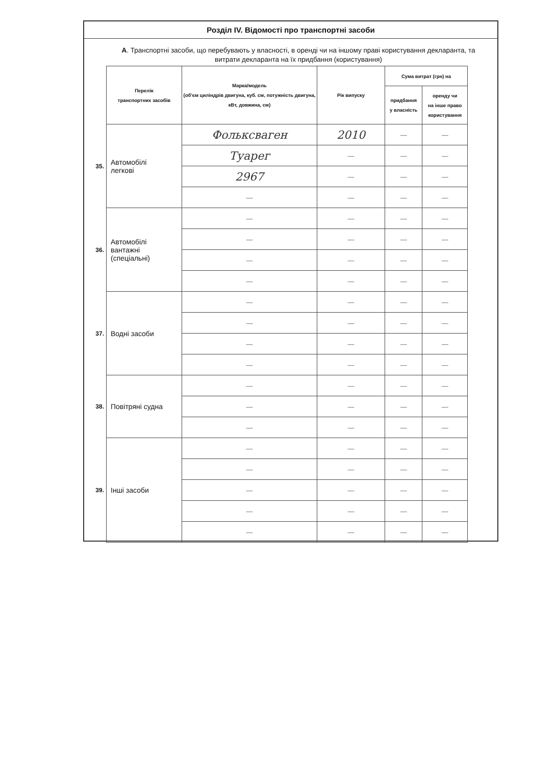Розділ IV. Відомості про транспортні засоби
А. Транспортні засоби, що перебувають у власності, в оренді чи на іншому праві користування декларанта, та витрати декларанта на їх придбання (користування)
| | Перелік транспортних засобів | Марка/модель (об'єм циліндрів двигуна, куб. см, потужність двигуна, кВт, довжина, см) | Рік випуску | Сума витрат (грн) на | |
| | | | | придбання у власність | оренду чи на інше право користування |
| 35. | Автомобілі легкові | Фольксваген | 2010 | — | — |
| | | Туарег | — | — | — |
| | | 2967 | — | — | — |
| | | — | — | — | — |
| 36. | Автомобілі вантажні (спеціальні) | — | — | — | — |
| | | — | — | — | — |
| | | — | — | — | — |
| | | — | — | — | — |
| 37. | Водні засоби | — | — | — | — |
| | | — | — | — | — |
| | | — | — | — | — |
| | | — | — | — | — |
| 38. | Повітряні судна | — | — | — | — |
| | | — | — | — | — |
| | | — | — | — | — |
| 39. | Інші засоби | — | — | — | — |
| | | — | — | — | — |
| | | — | — | — | — |
| | | — | — | — | — |
| | | — | — | — | — |